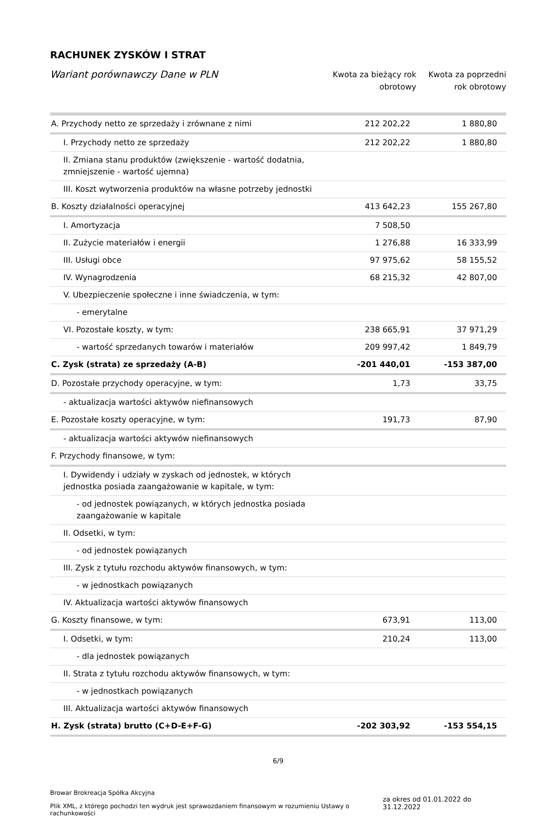RACHUNEK ZYSKÓW I STRAT
Wariant porównawczy Dane w PLN
Kwota za bieżący rok obrotowy
Kwota za poprzedni rok obrotowy
| A. Przychody netto ze sprzedaży i zrównane z nimi | 212 202,22 | 1 880,80 |
| I. Przychody netto ze sprzedaży | 212 202,22 | 1 880,80 |
| II. Zmiana stanu produktów (zwiększenie - wartość dodatnia, zmniejszenie - wartość ujemna) | | |
| III. Koszt wytworzenia produktów na własne potrzeby jednostki | | |
| B. Koszty działalności operacyjnej | 413 642,23 | 155 267,80 |
| I. Amortyzacja | 7 508,50 | |
| II. Zużycie materiałów i energii | 1 276,88 | 16 333,99 |
| III. Usługi obce | 97 975,62 | 58 155,52 |
| IV. Wynagrodzenia | 68 215,32 | 42 807,00 |
| V. Ubezpieczenie społeczne i inne świadczenia, w tym: | | |
| - emerytalne | | |
| VI. Pozostałe koszty, w tym: | 238 665,91 | 37 971,29 |
| - wartość sprzedanych towarów i materiałów | 209 997,42 | 1 849,79 |
| C. Zysk (strata) ze sprzedaży (A-B) | -201 440,01 | -153 387,00 |
| D. Pozostałe przychody operacyjne, w tym: | 1,73 | 33,75 |
| - aktualizacja wartości aktywów niefinansowych | | |
| E. Pozostałe koszty operacyjne, w tym: | 191,73 | 87,90 |
| - aktualizacja wartości aktywów niefinansowych | | |
| F. Przychody finansowe, w tym: | | |
| I. Dywidendy i udziały w zyskach od jednostek, w których jednostka posiada zaangażowanie w kapitale, w tym: | | |
| - od jednostek powiązanych, w których jednostka posiada zaangażowanie w kapitale | | |
| II. Odsetki, w tym: | | |
| - od jednostek powiązanych | | |
| III. Zysk z tytułu rozchodu aktywów finansowych, w tym: | | |
| - w jednostkach powiązanych | | |
| IV. Aktualizacja wartości aktywów finansowych | | |
| G. Koszty finansowe, w tym: | 673,91 | 113,00 |
| I. Odsetki, w tym: | 210,24 | 113,00 |
| - dla jednostek powiązanych | | |
| II. Strata z tytułu rozchodu aktywów finansowych, w tym: | | |
| - w jednostkach powiązanych | | |
| III. Aktualizacja wartości aktywów finansowych | | |
| H. Zysk (strata) brutto (C+D-E+F-G) | -202 303,92 | -153 554,15 |
6/9
Browar Brokreacja Spółka Akcyjna
Plik XML, z którego pochodzi ten wydruk jest sprawozdaniem finansowym w rozumieniu Ustawy o rachunkowości
za okres od 01.01.2022 do 31.12.2022